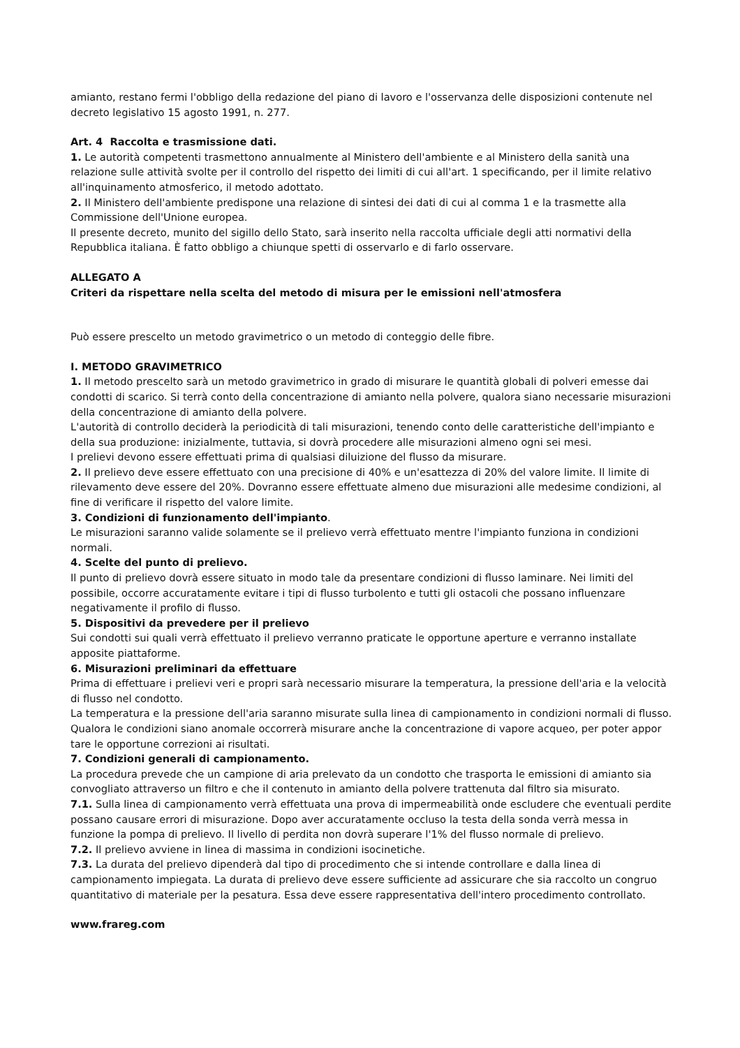amianto, restano fermi l'obbligo della redazione del piano di lavoro e l'osservanza delle disposizioni contenute nel decreto legislativo 15 agosto 1991, n. 277.
Art. 4 Raccolta e trasmissione dati.
1. Le autorità competenti trasmettono annualmente al Ministero dell'ambiente e al Ministero della sanità una relazione sulle attività svolte per il controllo del rispetto dei limiti di cui all'art. 1 specificando, per il limite relativo all'inquinamento atmosferico, il metodo adottato.
2. Il Ministero dell'ambiente predispone una relazione di sintesi dei dati di cui al comma 1 e la trasmette alla Commissione dell'Unione europea.
Il presente decreto, munito del sigillo dello Stato, sarà inserito nella raccolta ufficiale degli atti normativi della Repubblica italiana. È fatto obbligo a chiunque spetti di osservarlo e di farlo osservare.
ALLEGATO A
Criteri da rispettare nella scelta del metodo di misura per le emissioni nell'atmosfera
Può essere prescelto un metodo gravimetrico o un metodo di conteggio delle fibre.
I. METODO GRAVIMETRICO
1. Il metodo prescelto sarà un metodo gravimetrico in grado di misurare le quantità globali di polveri emesse dai condotti di scarico. Si terrà conto della concentrazione di amianto nella polvere, qualora siano necessarie misurazioni della concentrazione di amianto della polvere.
L'autorità di controllo deciderà la periodicità di tali misurazioni, tenendo conto delle caratteristiche dell'impianto e della sua produzione: inizialmente, tuttavia, si dovrà procedere alle misurazioni almeno ogni sei mesi.
I prelievi devono essere effettuati prima di qualsiasi diluizione del flusso da misurare.
2. Il prelievo deve essere effettuato con una precisione di 40% e un'esattezza di 20% del valore limite. Il limite di rilevamento deve essere del 20%. Dovranno essere effettuate almeno due misurazioni alle medesime condizioni, al fine di verificare il rispetto del valore limite.
3. Condizioni di funzionamento dell'impianto.
Le misurazioni saranno valide solamente se il prelievo verrà effettuato mentre l'impianto funziona in condizioni normali.
4. Scelte del punto di prelievo.
Il punto di prelievo dovrà essere situato in modo tale da presentare condizioni di flusso laminare. Nei limiti del possibile, occorre accuratamente evitare i tipi di flusso turbolento e tutti gli ostacoli che possano influenzare negativamente il profilo di flusso.
5. Dispositivi da prevedere per il prelievo
Sui condotti sui quali verrà effettuato il prelievo verranno praticate le opportune aperture e verranno installate apposite piattaforme.
6. Misurazioni preliminari da effettuare
Prima di effettuare i prelievi veri e propri sarà necessario misurare la temperatura, la pressione dell'aria e la velocità di flusso nel condotto.
La temperatura e la pressione dell'aria saranno misurate sulla linea di campionamento in condizioni normali di flusso.
Qualora le condizioni siano anomale occorrerà misurare anche la concentrazione di vapore acqueo, per poter appor tare le opportune correzioni ai risultati.
7. Condizioni generali di campionamento.
La procedura prevede che un campione di aria prelevato da un condotto che trasporta le emissioni di amianto sia convogliato attraverso un filtro e che il contenuto in amianto della polvere trattenuta dal filtro sia misurato.
7.1. Sulla linea di campionamento verrà effettuata una prova di impermeabilità onde escludere che eventuali perdite possano causare errori di misurazione. Dopo aver accuratamente occluso la testa della sonda verrà messa in funzione la pompa di prelievo. Il livello di perdita non dovrà superare l'1% del flusso normale di prelievo.
7.2. Il prelievo avviene in linea di massima in condizioni isocinetiche.
7.3. La durata del prelievo dipenderà dal tipo di procedimento che si intende controllare e dalla linea di campionamento impiegata. La durata di prelievo deve essere sufficiente ad assicurare che sia raccolto un congruo quantitativo di materiale per la pesatura. Essa deve essere rappresentativa dell'intero procedimento controllato.
www.frareg.com